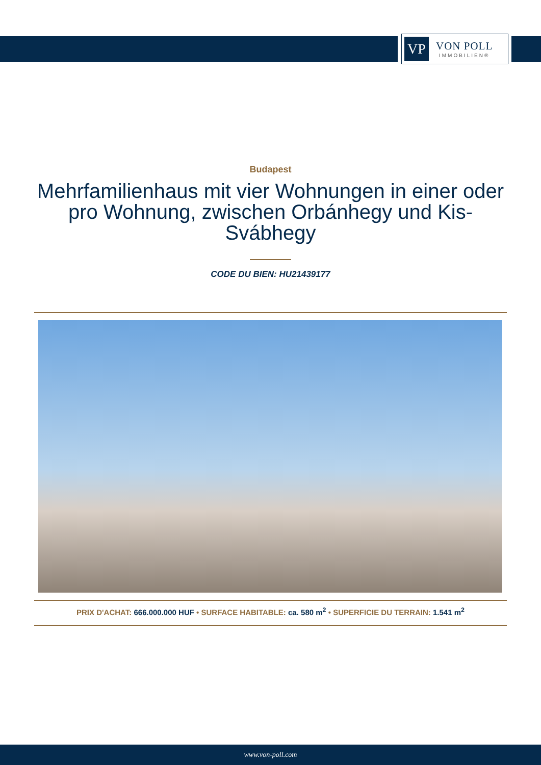VP
VON POLL
IMMOBILIEN®
Budapest
Mehrfamilienhaus mit vier Wohnungen in einer oder pro Wohnung, zwischen Orbánhegy und Kis-Svábhegy
CODE DU BIEN: HU21439177
PRIX D'ACHAT: 666.000.000 HUF • SURFACE HABITABLE: ca. 580 m<sup>2</sup> • SUPERFICIE DU TERRAIN: 1.541 m<sup>2</sup>
www.von-poll.com